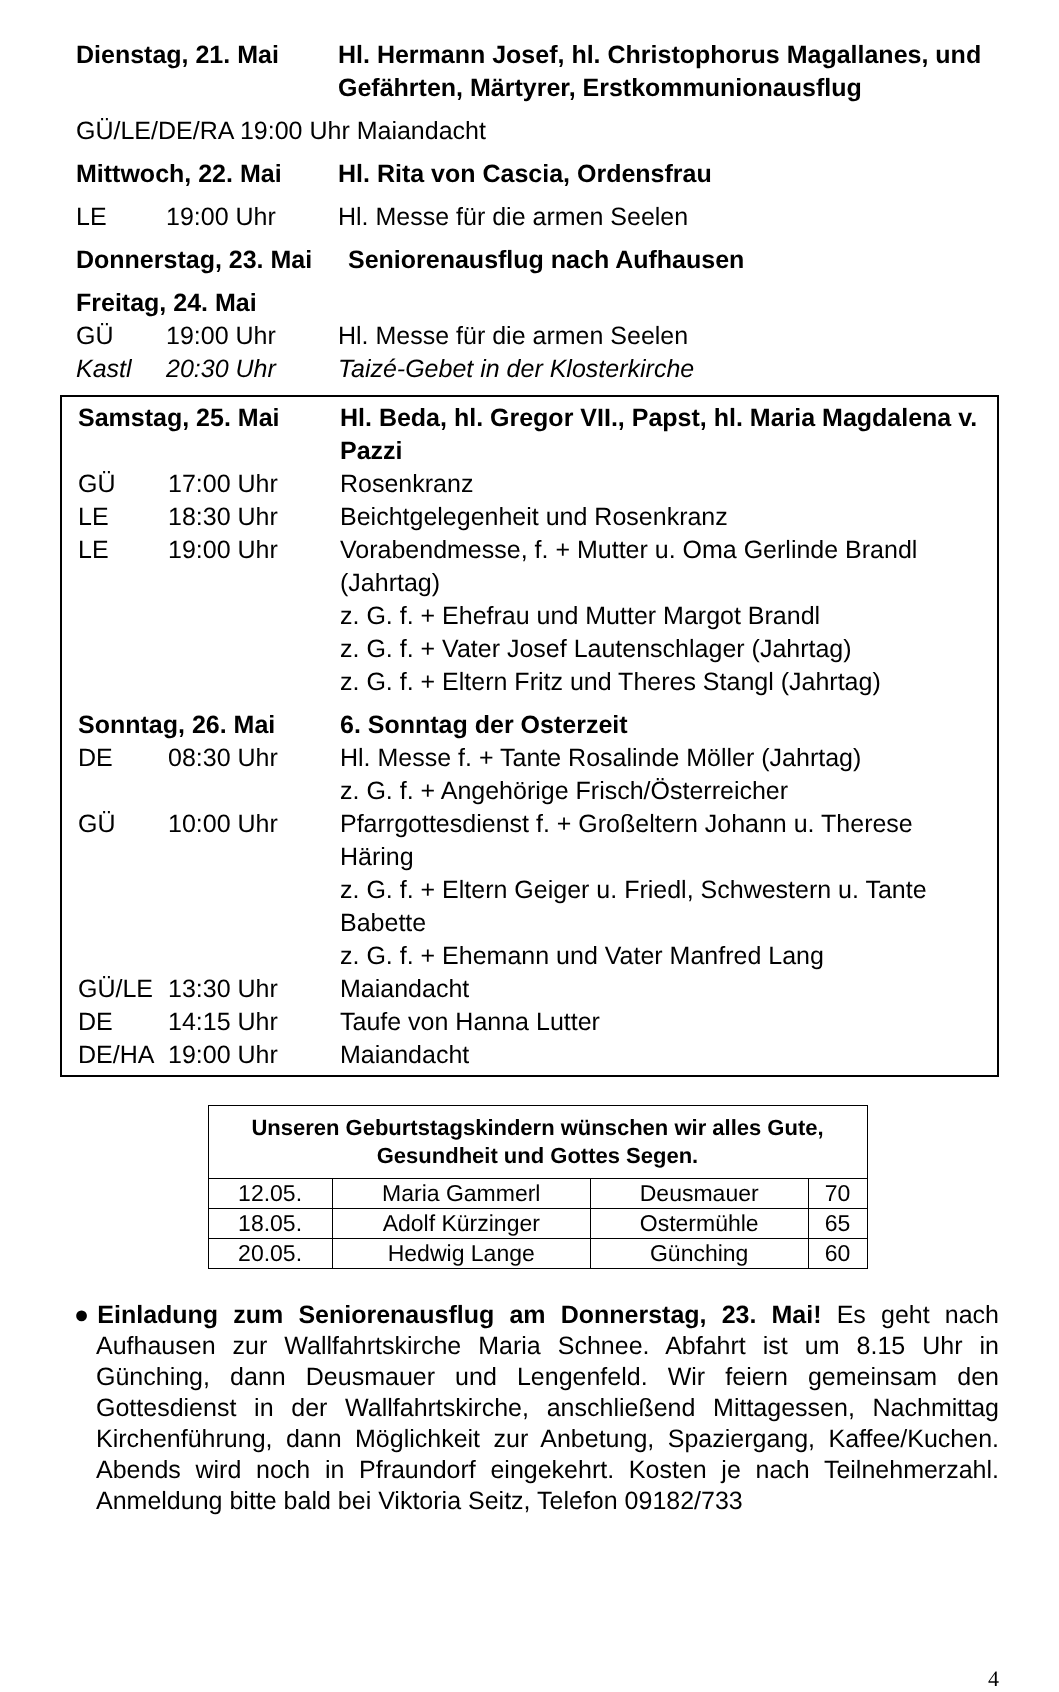Dienstag, 21. Mai Hl. Hermann Josef, hl. Christophorus Magallanes, und Gefährten, Märtyrer, Erstkommunionausflug
GÜ/LE/DE/RA 19:00 Uhr Maiandacht
Mittwoch, 22. Mai Hl. Rita von Cascia, Ordensfrau
LE 19:00 Uhr Hl. Messe für die armen Seelen
Donnerstag, 23. Mai
Seniorenausflug nach Aufhausen
Freitag, 24. Mai
GÜ 19:00 Uhr Hl. Messe für die armen Seelen
Kastl 20:30 Uhr Taizé-Gebet in der Klosterkirche
Samstag, 25. Mai Hl. Beda, hl. Gregor VII., Papst, hl. Maria Magdalena v. Pazzi
GÜ 17:00 Uhr Rosenkranz
LE 18:30 Uhr Beichtgelegenheit und Rosenkranz
LE 19:00 Uhr Vorabendmesse, f. + Mutter u. Oma Gerlinde Brandl (Jahrtag)
z. G. f. + Ehefrau und Mutter Margot Brandl
z. G. f. + Vater Josef Lautenschlager (Jahrtag)
z. G. f. + Eltern Fritz und Theres Stangl (Jahrtag)
Sonntag, 26. Mai 6. Sonntag der Osterzeit
DE 08:30 Uhr Hl. Messe f. + Tante Rosalinde Möller (Jahrtag)
z. G. f. + Angehörige Frisch/Österreicher
GÜ 10:00 Uhr Pfarrgottesdienst f. + Großeltern Johann u. Therese Häring
z. G. f. + Eltern Geiger u. Friedl, Schwestern u. Tante Babette
z. G. f. + Ehemann und Vater Manfred Lang
GÜ/LE 13:30 Uhr Maiandacht
DE 14:15 Uhr Taufe von Hanna Lutter
DE/HA 19:00 Uhr Maiandacht
| Unseren Geburtstagskindern wünschen wir alles Gute, Gesundheit und Gottes Segen. | | | |
| --- | --- | --- | --- |
| 12.05. | Maria Gammerl | Deusmauer | 70 |
| 18.05. | Adolf Kürzinger | Ostermühle | 65 |
| 20.05. | Hedwig Lange | Günching | 60 |
●Einladung zum Seniorenausflug am Donnerstag, 23. Mai! Es geht nach Aufhausen zur Wallfahrtskirche Maria Schnee. Abfahrt ist um 8.15 Uhr in Günching, dann Deusmauer und Lengenfeld. Wir feiern gemeinsam den Gottesdienst in der Wallfahrtskirche, anschließend Mittagessen, Nachmittag Kirchenführung, dann Möglichkeit zur Anbetung, Spaziergang, Kaffee/Kuchen. Abends wird noch in Pfraundorf eingekehrt. Kosten je nach Teilnehmerzahl. Anmeldung bitte bald bei Viktoria Seitz, Telefon 09182/733
4